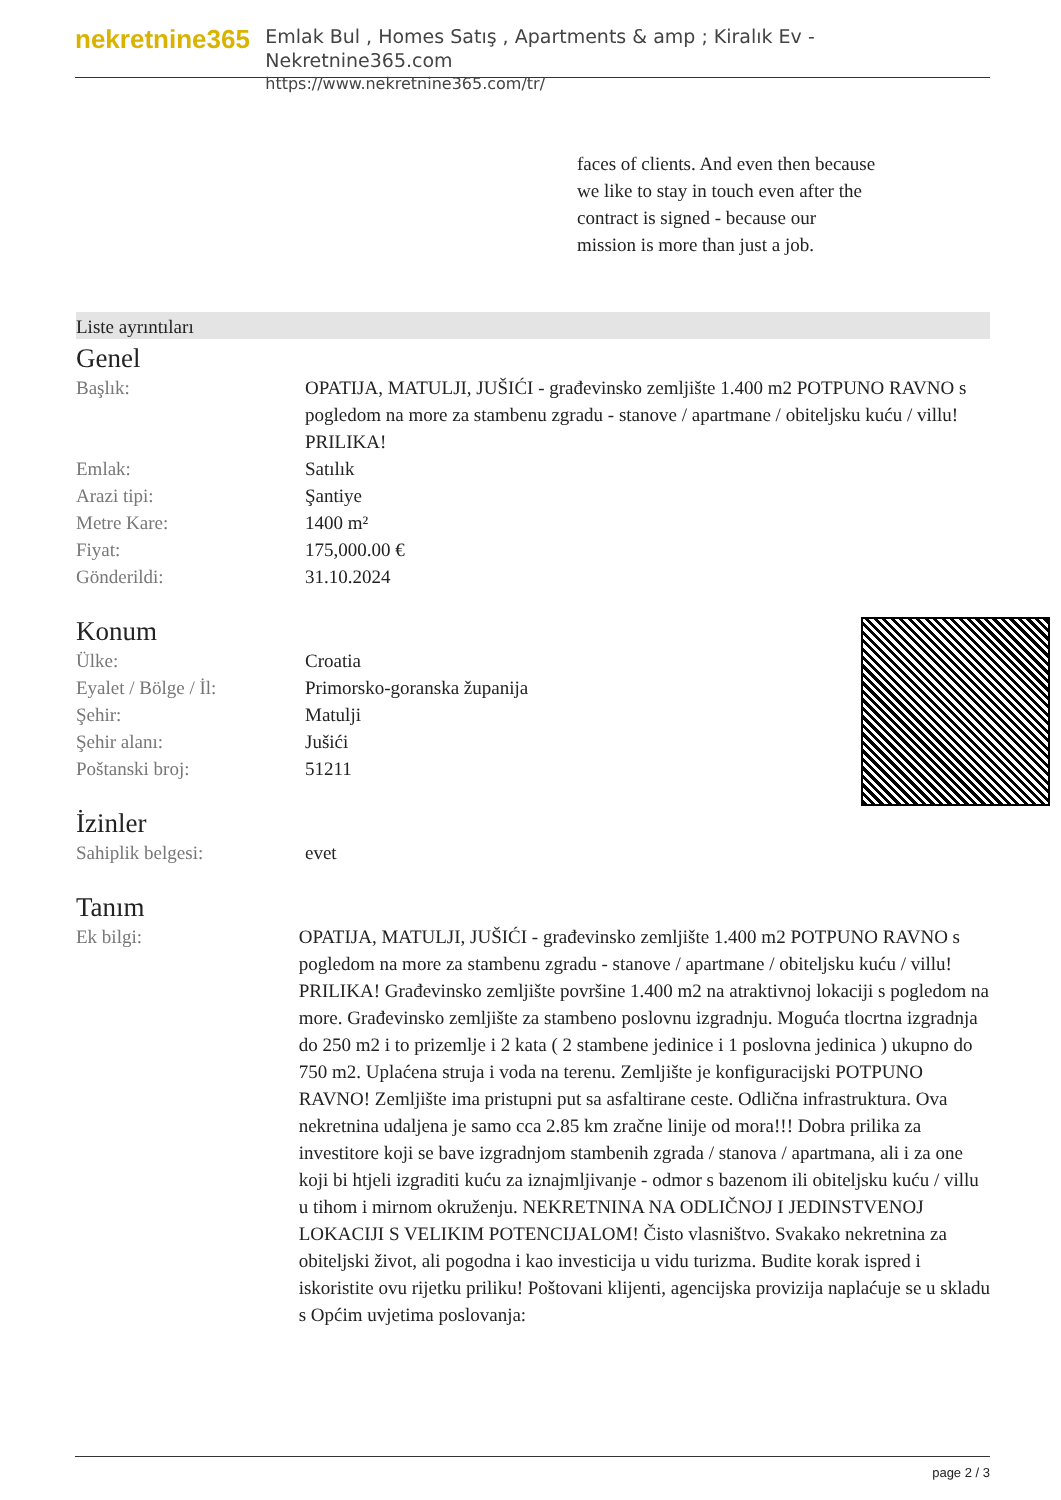nekretnine365
Emlak Bul , Homes Satış , Apartments & amp ; Kiralık Ev - Nekretnine365.com
https://www.nekretnine365.com/tr/
faces of clients. And even then because we like to stay in touch even after the contract is signed - because our mission is more than just a job.
Liste ayrıntıları
Genel
| Başlık: | OPATIJA, MATULJI, JUŠIĆI - građevinsko zemljište 1.400 m2 POTPUNO RAVNO s pogledom na more za stambenu zgradu - stanove / apartmane / obiteljsku kuću / villu! PRILIKA! |
| Emlak: | Satılık |
| Arazi tipi: | Şantiye |
| Metre Kare: | 1400 m² |
| Fiyat: | 175,000.00 € |
| Gönderildi: | 31.10.2024 |
Konum
| Ülke: | Croatia |
| Eyalet / Bölge / İl: | Primorsko-goranska županija |
| Şehir: | Matulji |
| Şehir alanı: | Jušići |
| Poštanski broj: | 51211 |
İzinler
| Sahiplik belgesi: | evet |
Tanım
| Ek bilgi: | OPATIJA, MATULJI, JUŠIĆI - građevinsko zemljište 1.400 m2 POTPUNO RAVNO s pogledom na more za stambenu zgradu - stanove / apartmane / obiteljsku kuću / villu! PRILIKA! Građevinsko zemljište površine 1.400 m2 na atraktivnoj lokaciji s pogledom na more. Građevinsko zemljište za stambeno poslovnu izgradnju. Moguća tlocrtna izgradnja do 250 m2 i to prizemlje i 2 kata ( 2 stambene jedinice i 1 poslovna jedinica ) ukupno do 750 m2. Uplaćena struja i voda na terenu. Zemljište je konfiguracijski POTPUNO RAVNO! Zemljište ima pristupni put sa asfaltirane ceste. Odlična infrastruktura. Ova nekretnina udaljena je samo cca 2.85 km zračne linije od mora!!! Dobra prilika za investitore koji se bave izgradnjom stambenih zgrada / stanova / apartmana, ali i za one koji bi htjeli izgraditi kuću za iznajmljivanje - odmor s bazenom ili obiteljsku kuću / villu u tihom i mirnom okruženju. NEKRETNINA NA ODLIČNOJ I JEDINSTVENOJ LOKACIJI S VELIKIM POTENCIJALOM! Čisto vlasništvo. Svakako nekretnina za obiteljski život, ali pogodna i kao investicija u vidu turizma. Budite korak ispred i iskoristite ovu rijetku priliku! Poštovani klijenti, agencijska provizija naplaćuje se u skladu s Općim uvjetima poslovanja: |
page 2 / 3